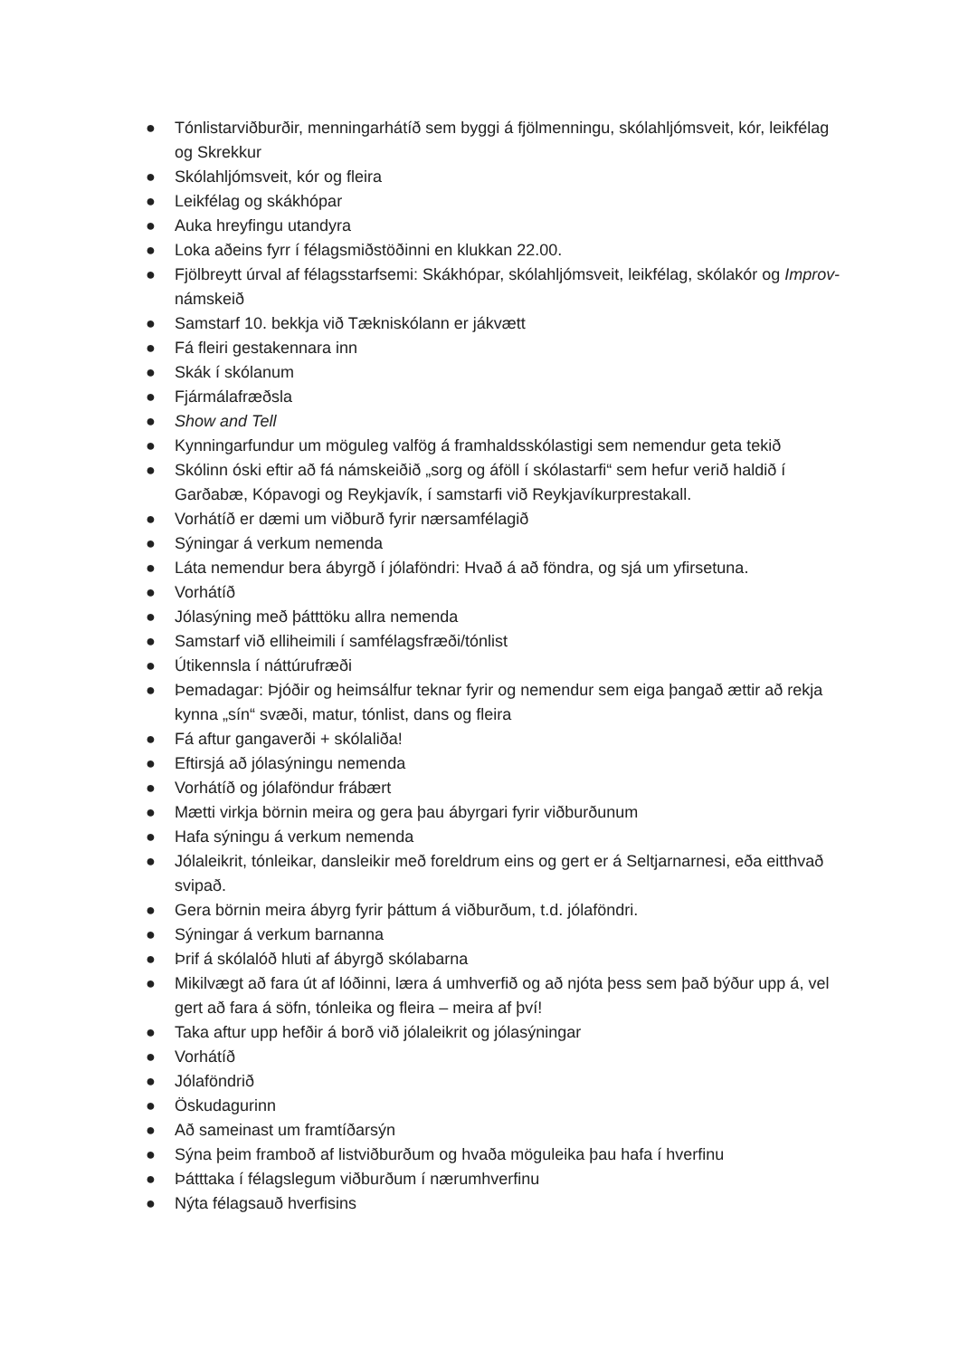● Tónlistarviðburðir, menningarhátíð sem byggi á fjölmenningu, skólahljómsveit, kór, leikfélag og Skrekkur
● Skólahljómsveit, kór og fleira
● Leikfélag og skákhópar
● Auka hreyfingu utandyra
● Loka aðeins fyrr í félagsmiðstöðinni en klukkan 22.00.
● Fjölbreytt úrval af félagsstarfsemi: Skákhópar, skólahljómsveit, leikfélag, skólakór og Improv-námskeið
● Samstarf 10. bekkja við Tækniskólann er jákvætt
● Fá fleiri gestakennara inn
● Skák í skólanum
● Fjármálafræðsla
● Show and Tell
● Kynningarfundur um möguleg valfög á framhaldsskólastigi sem nemendur geta tekið
● Skólinn óski eftir að fá námskeiðið „sorg og áföll í skólastarfi“ sem hefur verið haldið í Garðabæ, Kópavogi og Reykjavík, í samstarfi við Reykjavíkurprestakall.
● Vorhátíð er dæmi um viðburð fyrir nærsamfélagið
● Sýningar á verkum nemenda
● Láta nemendur bera ábyrgð í jólaföndri: Hvað á að föndra, og sjá um yfirsetuna.
● Vorhátíð
● Jólasýning með þátttöku allra nemenda
● Samstarf við elliheimili í samfélagsfræði/tónlist
● Útikennsla í náttúrufræði
● Þemadagar: Þjóðir og heimsálfur teknar fyrir og nemendur sem eiga þangað ættir að rekja kynna „sín“ svæði, matur, tónlist, dans og fleira
● Fá aftur gangaverði + skólaliða!
● Eftirsjá að jólasýningu nemenda
● Vorhátíð og jólaföndur frábært
● Mætti virkja börnin meira og gera þau ábyrgari fyrir viðburðunum
● Hafa sýningu á verkum nemenda
● Jólaleikrit, tónleikar, dansleikir með foreldrum eins og gert er á Seltjarnarnesi, eða eitthvað svipað.
● Gera börnin meira ábyrg fyrir þáttum á viðburðum, t.d. jólaföndri.
● Sýningar á verkum barnanna
● Þrif á skólalóð hluti af ábyrgð skólabarna
● Mikilvægt að fara út af lóðinni, læra á umhverfið og að njóta þess sem það býður upp á, vel gert að fara á söfn, tónleika og fleira – meira af því!
● Taka aftur upp hefðir á borð við jólaleikrit og jólasýningar
● Vorhátíð
● Jólaföndrið
● Öskudagurinn
● Að sameinast um framtíðarsýn
● Sýna þeim framboð af listviðburðum og hvaða möguleika þau hafa í hverfinu
● Þátttaka í félagslegum viðburðum í nærumhverfinu
● Nýta félagsauð hverfisins